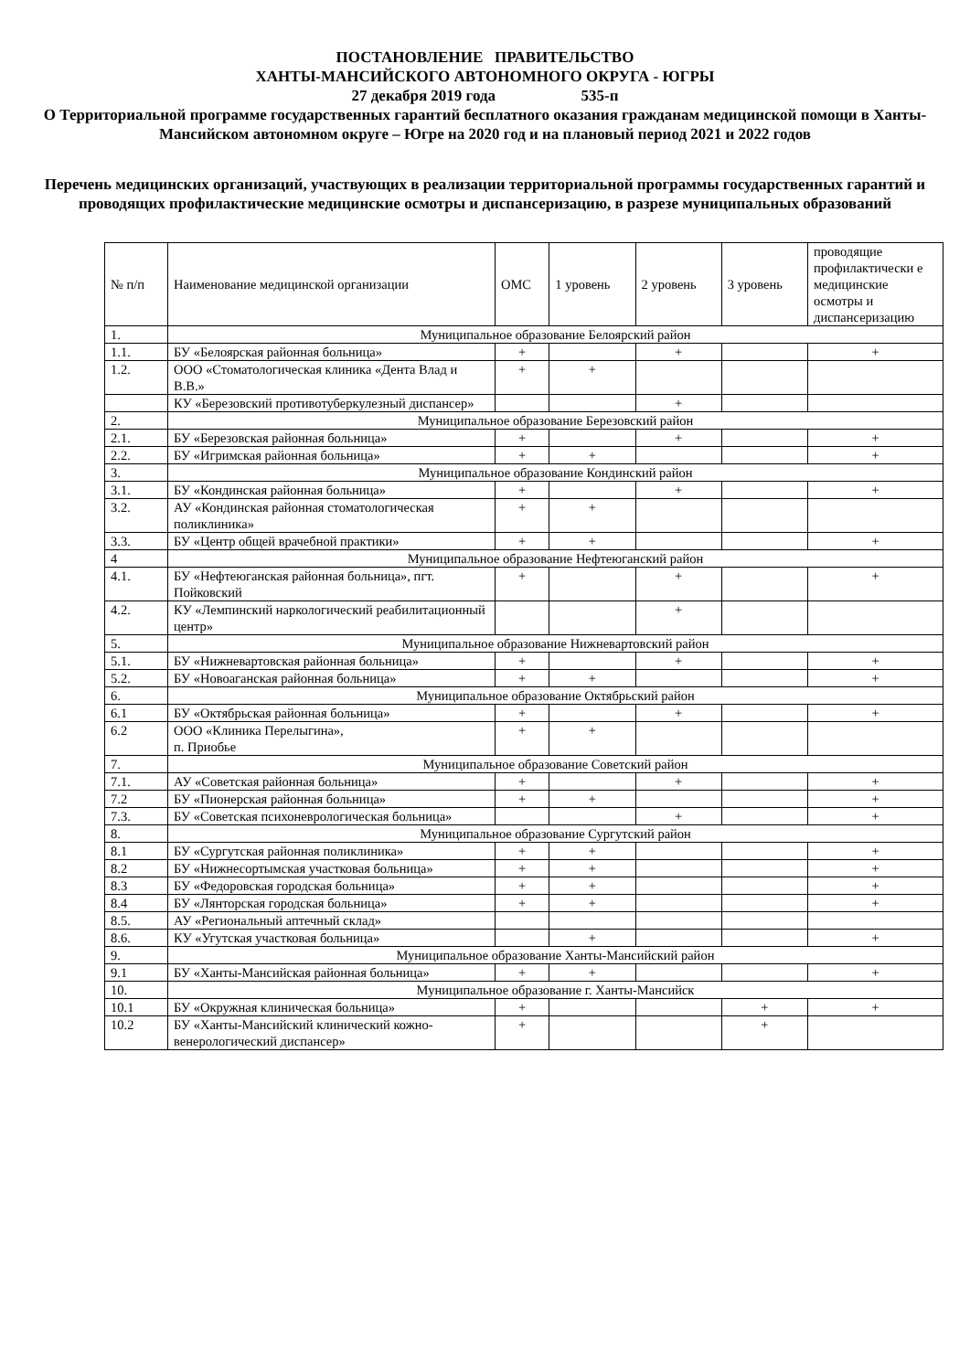ПОСТАНОВЛЕНИЕ ПРАВИТЕЛЬСТВО
ХАНТЫ-МАНСИЙСКОГО АВТОНОМНОГО ОКРУГА - ЮГРЫ
27 декабря 2019 года 535-п
О Территориальной программе государственных гарантий бесплатного оказания гражданам медицинской помощи в Ханты-Мансийском автономном округе – Югре на 2020 год и на плановый период 2021 и 2022 годов
Перечень медицинских организаций, участвующих в реализации территориальной программы государственных гарантий и проводящих профилактические медицинские осмотры и диспансеризацию, в разрезе муниципальных образований
| № п/п | Наименование медицинской организации | ОМС | 1 уровень | 2 уровень | 3 уровень | проводящие профилактически е медицинские осмотры и диспансеризацию |
| --- | --- | --- | --- | --- | --- | --- |
| 1. | Муниципальное образование Белоярский район | | | | | |
| 1.1. | БУ «Белоярская районная больница» | + | | + | | + |
| 1.2. | ООО «Стоматологическая клиника «Дента Влад и В.В.» | + | + | | | |
| | КУ «Березовский противотуберкулезный диспансер» | | | + | | |
| 2. | Муниципальное образование Березовский район | | | | | |
| 2.1. | БУ «Березовская районная больница» | + | | + | | + |
| 2.2. | БУ «Игримская районная больница» | + | + | | | + |
| 3. | Муниципальное образование Кондинский район | | | | | |
| 3.1. | БУ «Кондинская районная больница» | + | | + | | + |
| 3.2. | АУ «Кондинская районная стоматологическая поликлиника» | + | + | | | |
| 3.3. | БУ «Центр общей врачебной практики» | + | + | | | + |
| 4 | Муниципальное образование Нефтеюганский район | | | | | |
| 4.1. | БУ «Нефтеюганская районная больница», пгт. Пойковский | + | | + | | + |
| 4.2. | КУ «Лемпинский наркологический реабилитационный центр» | | | + | | |
| 5. | Муниципальное образование Нижневартовский район | | | | | |
| 5.1. | БУ «Нижневартовская районная больница» | + | | + | | + |
| 5.2. | БУ «Новоаганская районная больница» | + | + | | | + |
| 6. | Муниципальное образование Октябрьский район | | | | | |
| 6.1 | БУ «Октябрьская районная больница» | + | | + | | + |
| 6.2 | ООО «Клиника Перелыгина», п. Приобье | + | + | | | |
| 7. | Муниципальное образование Советский район | | | | | |
| 7.1. | АУ «Советская районная больница» | + | | + | | + |
| 7.2 | БУ «Пионерская районная больница» | + | + | | | + |
| 7.3. | БУ «Советская психоневрологическая больница» | | | + | | + |
| 8. | Муниципальное образование Сургутский район | | | | | |
| 8.1 | БУ «Сургутская районная поликлиника» | + | + | | | + |
| 8.2 | БУ «Нижнесортымская участковая больница» | + | + | | | + |
| 8.3 | БУ «Федоровская городская больница» | + | + | | | + |
| 8.4 | БУ «Лянторская городская больница» | + | + | | | + |
| 8.5. | АУ «Региональный аптечный склад» | | | | | |
| 8.6. | КУ «Угутская участковая больница» | | + | | | + |
| 9. | Муниципальное образование Ханты-Мансийский район | | | | | |
| 9.1 | БУ «Ханты-Мансийская районная больница» | + | + | | | + |
| 10. | Муниципальное образование г. Ханты-Мансийск | | | | | |
| 10.1 | БУ «Окружная клиническая больница» | + | | | + | + |
| 10.2 | БУ «Ханты-Мансийский клинический кожно-венерологический диспансер» | + | | | + | |